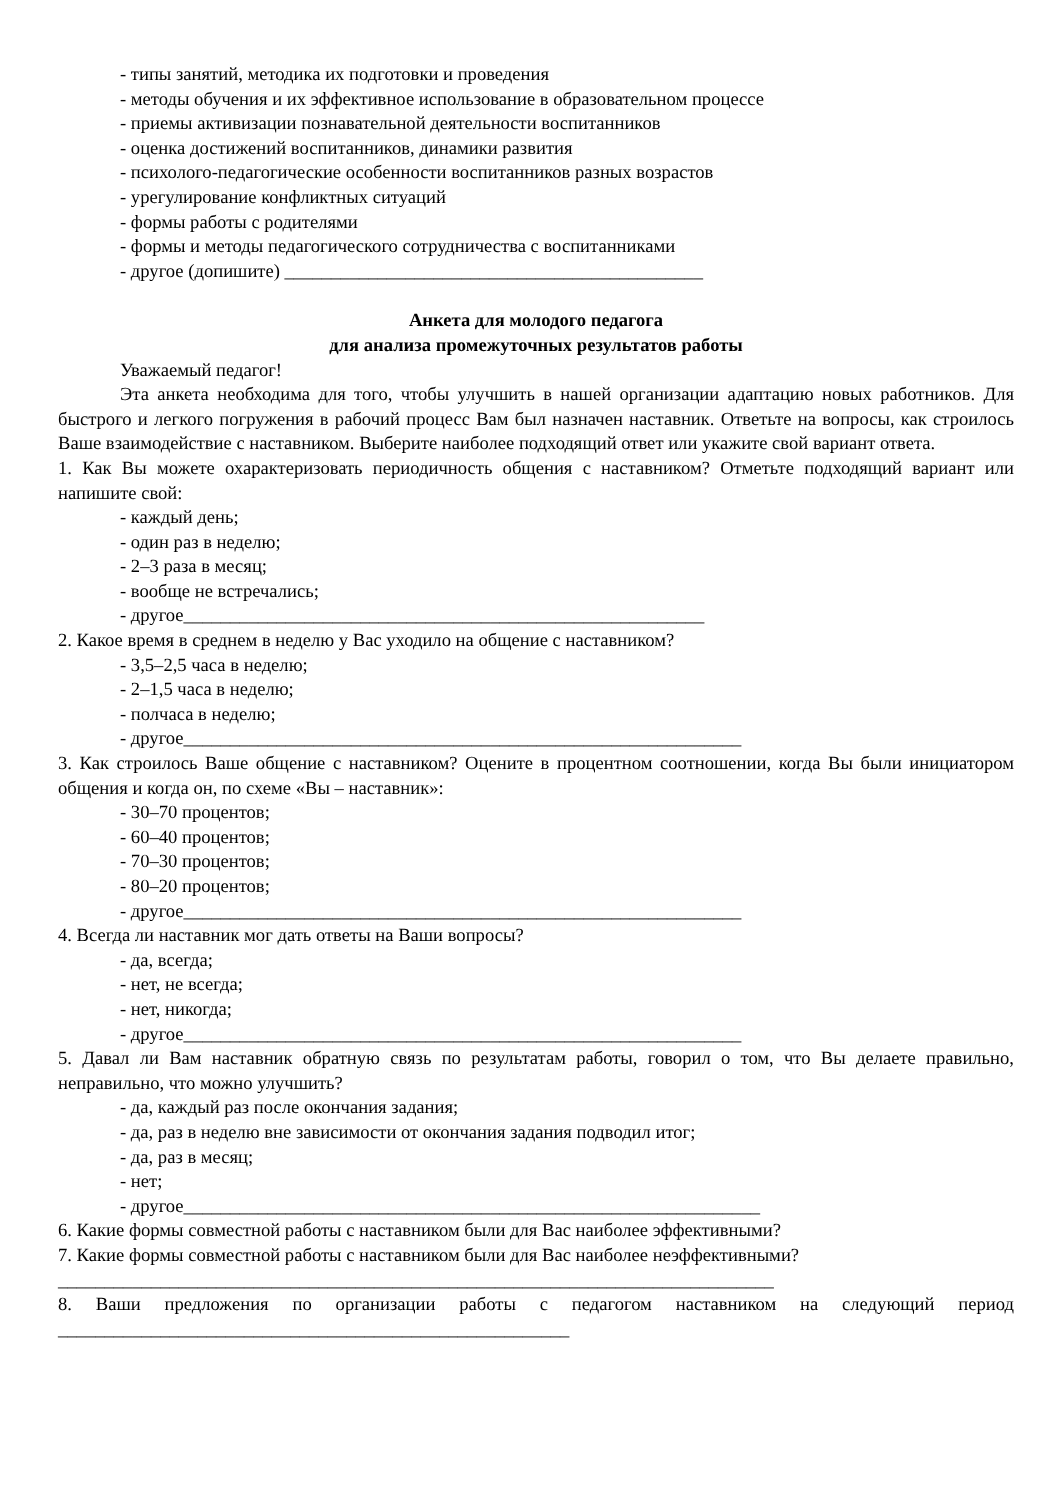- типы занятий, методика их подготовки и проведения
- методы обучения и их эффективное использование в образовательном процессе
- приемы активизации познавательной деятельности воспитанников
- оценка достижений воспитанников, динамики развития
- психолого-педагогические особенности воспитанников разных возрастов
- урегулирование конфликтных ситуаций
- формы работы с родителями
- формы и методы педагогического сотрудничества с воспитанниками
- другое (допишите) _____________________________________________
Анкета для молодого педагога
для анализа промежуточных результатов работы
Уважаемый педагог!
Эта анкета необходима для того, чтобы улучшить в нашей организации адаптацию новых работников. Для быстрого и легкого погружения в рабочий процесс Вам был назначен наставник. Ответьте на вопросы, как строилось Ваше взаимодействие с наставником. Выберите наиболее подходящий ответ или укажите свой вариант ответа.
1. Как Вы можете охарактеризовать периодичность общения с наставником? Отметьте подходящий вариант или напишите свой:
- каждый день;
- один раз в неделю;
- 2–3 раза в месяц;
- вообще не встречались;
- другое________________________________________________________
2. Какое время в среднем в неделю у Вас уходило на общение с наставником?
- 3,5–2,5 часа в неделю;
- 2–1,5 часа в неделю;
- полчаса в неделю;
- другое____________________________________________________________
3. Как строилось Ваше общение с наставником? Оцените в процентном соотношении, когда Вы были инициатором общения и когда он, по схеме «Вы – наставник»:
- 30–70 процентов;
- 60–40 процентов;
- 70–30 процентов;
- 80–20 процентов;
- другое____________________________________________________________
4. Всегда ли наставник мог дать ответы на Ваши вопросы?
- да, всегда;
- нет, не всегда;
- нет, никогда;
- другое____________________________________________________________
5. Давал ли Вам наставник обратную связь по результатам работы, говорил о том, что Вы делаете правильно, неправильно, что можно улучшить?
- да, каждый раз после окончания задания;
- да, раз в неделю вне зависимости от окончания задания подводил итог;
- да, раз в месяц;
- нет;
- другое______________________________________________________________
6. Какие формы совместной работы с наставником были для Вас наиболее эффективными?
7. Какие формы совместной работы с наставником были для Вас наиболее неэффективными?
_____________________________________________________________________________
8. Ваши предложения по организации работы с педагогом наставником на следующий период _______________________________________________________